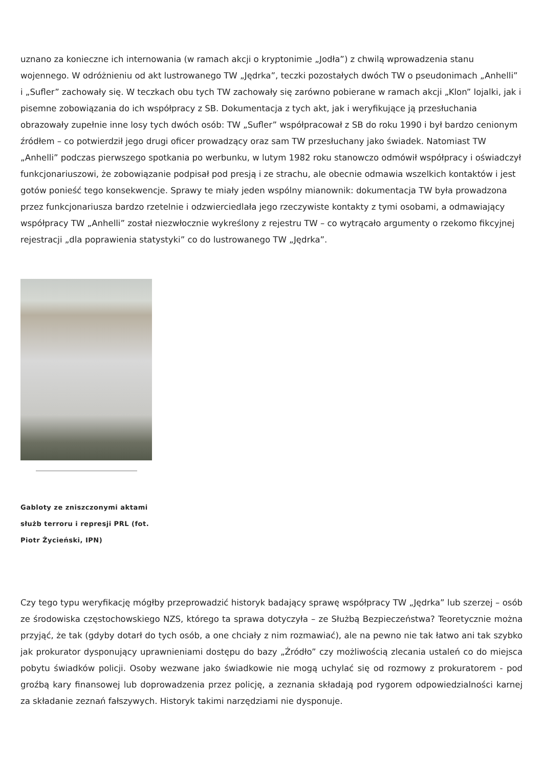uznano za konieczne ich internowania (w ramach akcji o kryptonimie „Jodła”) z chwilą wprowadzenia stanu wojennego. W odróżnieniu od akt lustrowanego TW „Jędrka”, teczki pozostałych dwóch TW o pseudonimach „Anhelli” i „Sufler” zachowały się. W teczkach obu tych TW zachowały się zarówno pobierane w ramach akcji „Klon” lojalki, jak i pisemne zobowiązania do ich współpracy z SB. Dokumentacja z tych akt, jak i weryfikujące ją przesłuchania obrazowały zupełnie inne losy tych dwóch osób: TW „Sufler” współpracował z SB do roku 1990 i był bardzo cenionym źródłem – co potwierdził jego drugi oficer prowadzący oraz sam TW przesłuchany jako świadek. Natomiast TW „Anhelli” podczas pierwszego spotkania po werbunku, w lutym 1982 roku stanowczo odmówił współpracy i oświadczył funkcjonariuszowi, że zobowiązanie podpisał pod presją i ze strachu, ale obecnie odmawia wszelkich kontaktów i jest gotów ponieść tego konsekwencje. Sprawy te miały jeden wspólny mianownik: dokumentacja TW była prowadzona przez funkcjonariusza bardzo rzetelnie i odzwierciedlała jego rzeczywiste kontakty z tymi osobami, a odmawiający współpracy TW „Anhelli” został niezwłocznie wykreślony z rejestru TW – co wytrącało argumenty o rzekomo fikcyjnej rejestracji „dla poprawienia statystyki” co do lustrowanego TW „Jędrka”.
Gabloty ze zniszczonymi aktami służb terroru i represji PRL (fot. Piotr Życieński, IPN)
Czy tego typu weryfikację mógłby przeprowadzić historyk badający sprawę współpracy TW „Jędrka” lub szerzej – osób ze środowiska częstochowskiego NZS, którego ta sprawa dotyczyła – ze Służbą Bezpieczeństwa? Teoretycznie można przyjąć, że tak (gdyby dotarł do tych osób, a one chciały z nim rozmawiać), ale na pewno nie tak łatwo ani tak szybko jak prokurator dysponujący uprawnieniami dostępu do bazy „Źródło” czy możliwością zlecania ustaleń co do miejsca pobytu świadków policji. Osoby wezwane jako świadkowie nie mogą uchylać się od rozmowy z prokuratorem - pod groźbą kary finansowej lub doprowadzenia przez policję, a zeznania składają pod rygorem odpowiedzialności karnej za składanie zeznań fałszywych. Historyk takimi narzędziami nie dysponuje.